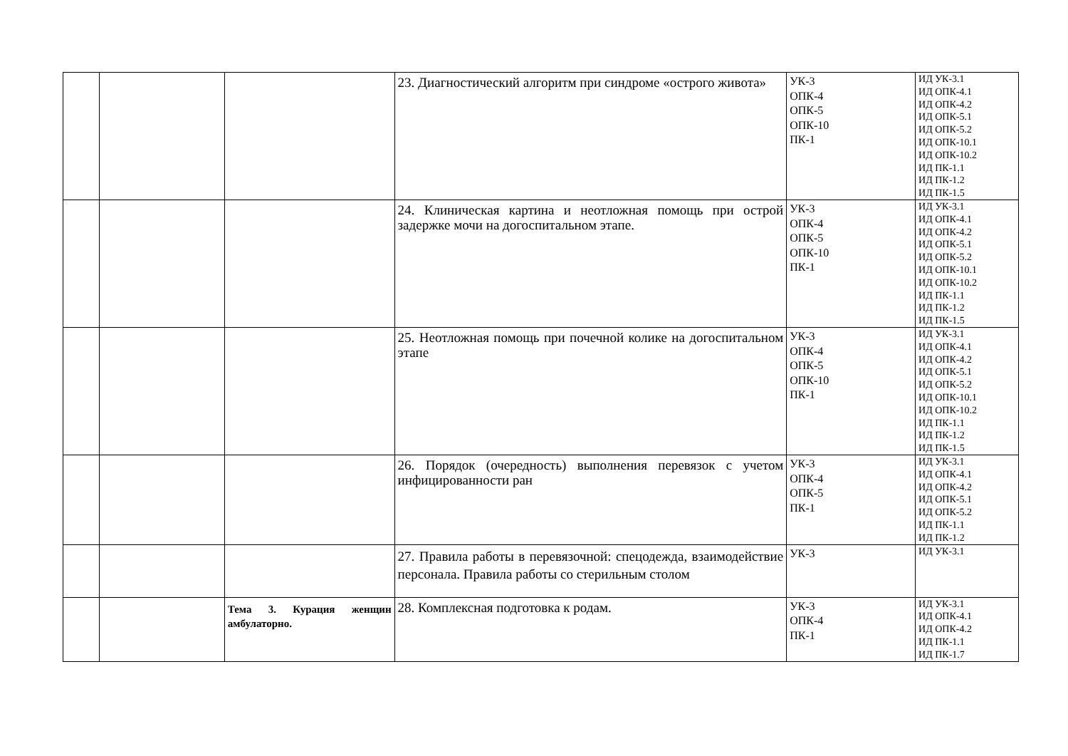| | | | 23. Диагностический алгоритм при синдроме «острого живота» | УК-3 ОПК-4 ОПК-5 ОПК-10 ПК-1 | ИД УК-3.1 ИД ОПК-4.1 ИД ОПК-4.2 ИД ОПК-5.1 ИД ОПК-5.2 ИД ОПК-10.1 ИД ОПК-10.2 ИД ПК-1.1 ИД ПК-1.2 ИД ПК-1.5 |
| | | | 24. Клиническая картина и неотложная помощь при острой задержке мочи на догоспитальном этапе. | УК-3 ОПК-4 ОПК-5 ОПК-10 ПК-1 | ИД УК-3.1 ИД ОПК-4.1 ИД ОПК-4.2 ИД ОПК-5.1 ИД ОПК-5.2 ИД ОПК-10.1 ИД ОПК-10.2 ИД ПК-1.1 ИД ПК-1.2 ИД ПК-1.5 |
| | | | 25. Неотложная помощь при почечной колике на догоспитальном этапе | УК-3 ОПК-4 ОПК-5 ОПК-10 ПК-1 | ИД УК-3.1 ИД ОПК-4.1 ИД ОПК-4.2 ИД ОПК-5.1 ИД ОПК-5.2 ИД ОПК-10.1 ИД ОПК-10.2 ИД ПК-1.1 ИД ПК-1.2 ИД ПК-1.5 |
| | | | 26. Порядок (очередность) выполнения перевязок с учетом инфицированности ран | УК-3 ОПК-4 ОПК-5 ПК-1 | ИД УК-3.1 ИД ОПК-4.1 ИД ОПК-4.2 ИД ОПК-5.1 ИД ОПК-5.2 ИД ПК-1.1 ИД ПК-1.2 |
| | | | 27. Правила работы в перевязочной: спецодежда, взаимодействие персонала. Правила работы со стерильным столом | УК-3 | ИД УК-3.1 |
| | | Тема 3. Курация женщин амбулаторно. | 28. Комплексная подготовка к родам. | УК-3 ОПК-4 ПК-1 | ИД УК-3.1 ИД ОПК-4.1 ИД ОПК-4.2 ИД ПК-1.1 ИД ПК-1.7 |